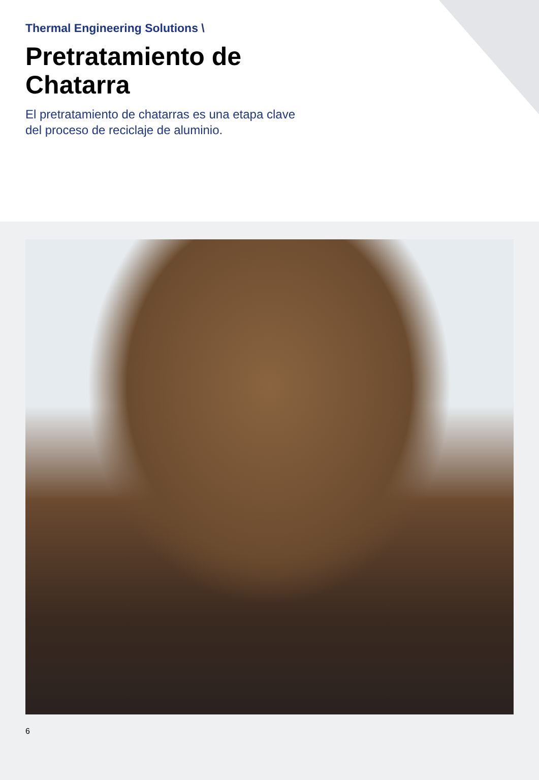Thermal Engineering Solutions \
Pretratamiento de
Chatarra
El pretratamiento de chatarras es una etapa clave
del proceso de reciclaje de aluminio.
6